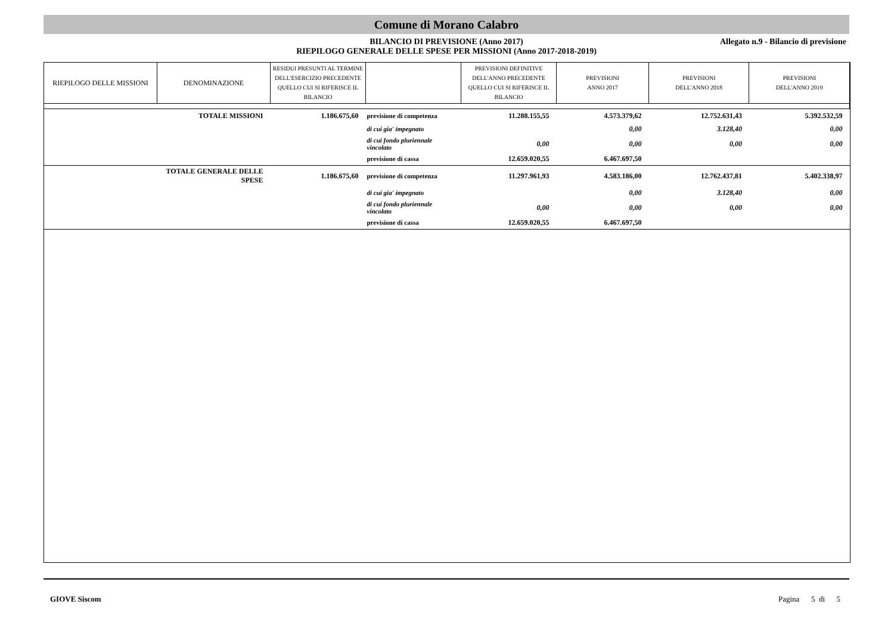Comune di Morano Calabro
BILANCIO DI PREVISIONE (Anno 2017)
RIEPILOGO GENERALE DELLE SPESE PER MISSIONI (Anno 2017-2018-2019)
Allegato n.9 - Bilancio di previsione
| RIEPILOGO DELLE MISSIONI | DENOMINAZIONE | RESIDUI PRESUNTI AL TERMINE DELL'ESERCIZIO PRECEDENTE QUELLO CUI SI RIFERISCE IL BILANCIO | | PREVISIONI DEFINITIVE DELL'ANNO PRECEDENTE QUELLO CUI SI RIFERISCE IL BILANCIO | PREVISIONI ANNO 2017 | PREVISIONI DELL'ANNO 2018 | PREVISIONI DELL'ANNO 2019 |
| --- | --- | --- | --- | --- | --- | --- | --- |
| | TOTALE MISSIONI | 1.186.675,60 | previsione di competenza | 11.288.155,55 | 4.573.379,62 | 12.752.631,43 | 5.392.532,59 |
| | | | di cui gia' impegnato | | 0,00 | 3.128,40 | 0,00 |
| | | | di cui fondo pluriennale vincolato | 0,00 | 0,00 | 0,00 | 0,00 |
| | | | previsione di cassa | 12.659.020,55 | 6.467.697,50 | | |
| | TOTALE GENERALE DELLE SPESE | 1.186.675,60 | previsione di competenza | 11.297.961,93 | 4.583.186,00 | 12.762.437,81 | 5.402.338,97 |
| | | | di cui gia' impegnato | | 0,00 | 3.128,40 | 0,00 |
| | | | di cui fondo pluriennale vincolato | 0,00 | 0,00 | 0,00 | 0,00 |
| | | | previsione di cassa | 12.659.020,55 | 6.467.697,50 | | |
GIOVE Siscom Pagina 5 di 5